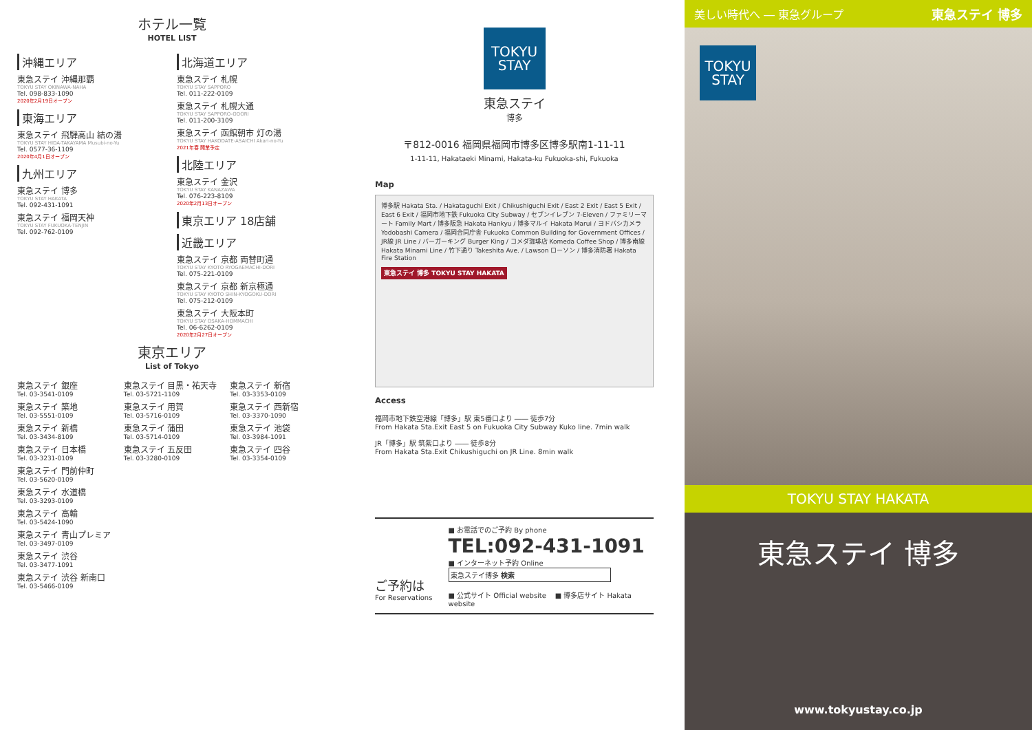ホテル一覧
HOTEL LIST
沖縄エリア
東急ステイ 沖縄那覇
TOKYU STAY OKINAWA-NAHA
Tel. 098-833-1090
2020年2月19日オープン
東海エリア
東急ステイ 飛騨高山 結の湯
TOKYU STAY HIDA-TAKAYAMA Musubi-no-Yu
Tel. 0577-36-1109
2020年4月1日オープン
九州エリア
東急ステイ 博多
TOKYU STAY HAKATA
Tel. 092-431-1091
東急ステイ 福岡天神
TOKYU STAY FUKUOKA-TENJIN
Tel. 092-762-0109
北海道エリア
東急ステイ 札幌
TOKYU STAY SAPPORO
Tel. 011-222-0109
東急ステイ 札幌大通
TOKYU STAY SAPPORO-ODORI
Tel. 011-200-3109
東急ステイ 函館朝市 灯の湯
TOKYU STAY HAKODATE-ASAICHI Akari-no-Yu
2021年春 開業予定
北陸エリア
東急ステイ 金沢
TOKYU STAY KANAZAWA
Tel. 076-223-8109
2020年2月13日オープン
東京エリア 18店舗
近畿エリア
東急ステイ 京都 両替町通
TOKYU STAY KYOTO RYOGAEMACHI-DORI
Tel. 075-221-0109
東急ステイ 京都 新京極通
TOKYU STAY KYOTO SHIN-KYOGOKU-DORI
Tel. 075-212-0109
東急ステイ 大阪本町
TOKYU STAY OSAKA-HOMMACHI
Tel. 06-6262-0109
2020年2月27日オープン
東京エリア
List of Tokyo
東急ステイ 銀座
Tel. 03-3541-0109
東急ステイ 築地
Tel. 03-5551-0109
東急ステイ 新橋
Tel. 03-3434-8109
東急ステイ 日本橋
Tel. 03-3231-0109
東急ステイ 門前仲町
Tel. 03-5620-0109
東急ステイ 水道橋
Tel. 03-3293-0109
東急ステイ 高輪
Tel. 03-5424-1090
東急ステイ 青山プレミア
Tel. 03-3497-0109
東急ステイ 渋谷
Tel. 03-3477-1091
東急ステイ 渋谷 新南口
Tel. 03-5466-0109
東急ステイ 目黒・祐天寺
Tel. 03-5721-1109
東急ステイ 用賀
Tel. 03-5716-0109
東急ステイ 蒲田
Tel. 03-5714-0109
東急ステイ 五反田
Tel. 03-3280-0109
東急ステイ 新宿
Tel. 03-3353-0109
東急ステイ 西新宿
Tel. 03-3370-1090
東急ステイ 池袋
Tel. 03-3984-1091
東急ステイ 四谷
Tel. 03-3354-0109
TOKYU
STAY
東急ステイ
博多
〒812-0016 福岡県福岡市博多区博多駅南1-11-11
1-11-11, Hakataeki Minami, Hakata-ku Fukuoka-shi, Fukuoka
Map
博多駅 Hakata Sta. / Hakataguchi Exit / Chikushiguchi Exit / East 2 Exit / East 5 Exit / East 6 Exit / 福岡市地下鉄 Fukuoka City Subway / セブンイレブン 7-Eleven / ファミリーマート Family Mart / 博多阪急 Hakata Hankyu / 博多マルイ Hakata Marui / ヨドバシカメラ Yodobashi Camera / 福岡合同庁舎 Fukuoka Common Building for Government Offices / JR線 JR Line / バーガーキング Burger King / コメダ珈琲店 Komeda Coffee Shop / 博多南線 Hakata Minami Line / 竹下通り Takeshita Ave. / Lawson ローソン / 博多消防署 Hakata Fire Station
東急ステイ 博多 TOKYU STAY HAKATA
Access
福岡市地下鉄空港線「博多」駅 東5番口より ―― 徒歩7分
From Hakata Sta.Exit East 5 on Fukuoka City Subway Kuko line. 7min walk
JR「博多」駅 筑紫口より ―― 徒歩8分
From Hakata Sta.Exit Chikushiguchi on JR Line. 8min walk
ご予約は
For Reservations
■ お電話でのご予約 By phone
TEL:092-431-1091
■ インターネット予約 Online
東急ステイ博多 検索
■ 公式サイト Official website ■ 博多店サイト Hakata website
美しい時代へ ― 東急グループ 東急ステイ 博多
TOKYU
STAY
TOKYU STAY HAKATA
東急ステイ 博多
www.tokyustay.co.jp